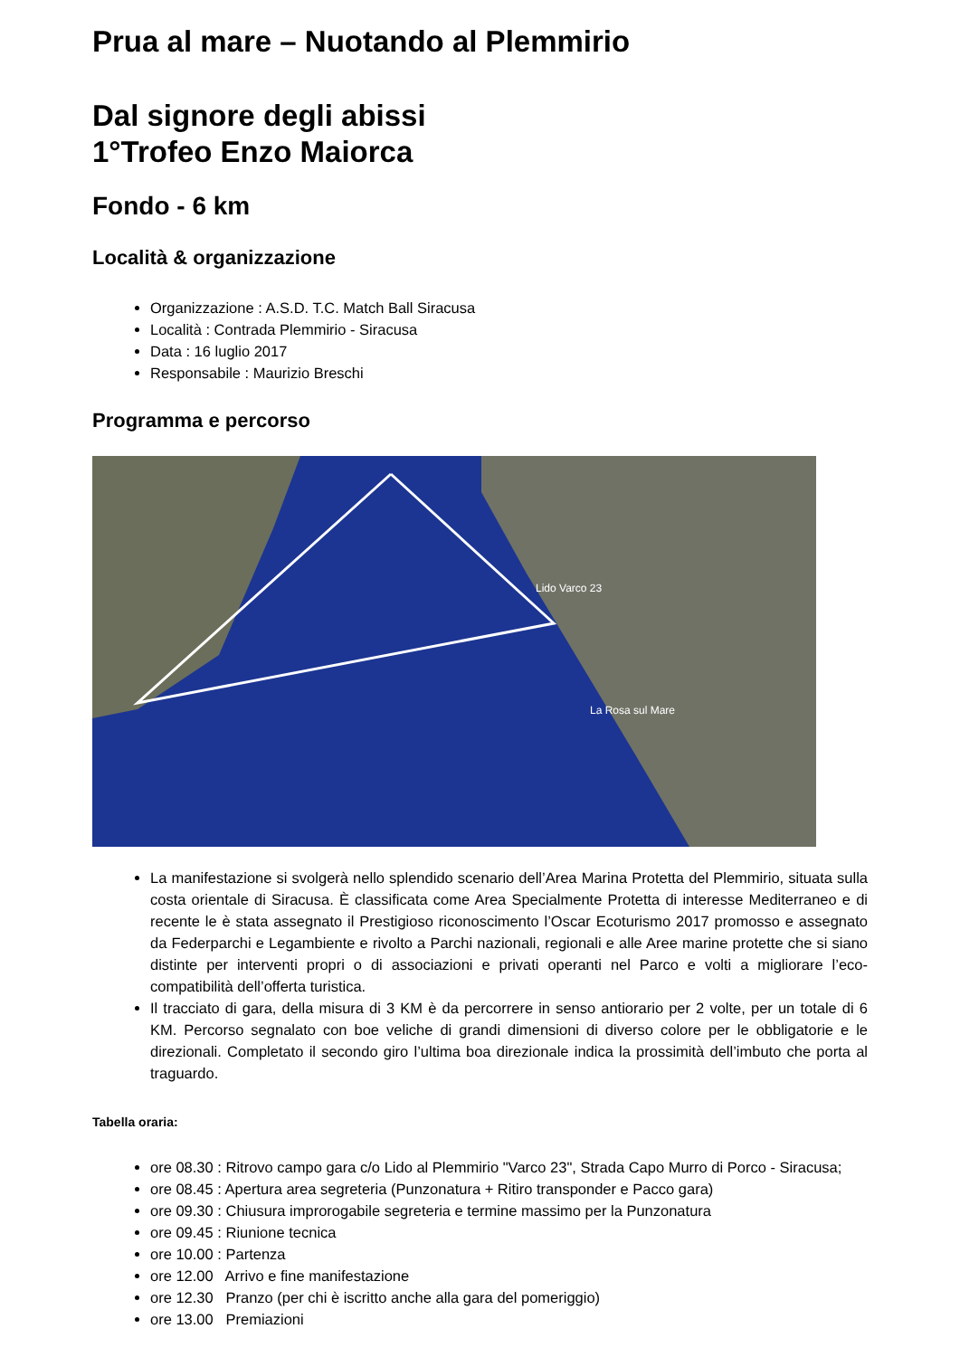Prua al mare – Nuotando al Plemmirio
Dal signore degli abissi
1°Trofeo Enzo Maiorca
Fondo - 6 km
Località & organizzazione
Organizzazione : A.S.D. T.C. Match Ball Siracusa
Località : Contrada Plemmirio - Siracusa
Data : 16 luglio 2017
Responsabile : Maurizio Breschi
Programma e percorso
Lido Varco 23
La Rosa sul Mare
La manifestazione si svolgerà nello splendido scenario dell’Area Marina Protetta del Plemmirio, situata sulla costa orientale di Siracusa. È classificata come Area Specialmente Protetta di interesse Mediterraneo e di recente le è stata assegnato il Prestigioso riconoscimento l’Oscar Ecoturismo 2017 promosso e assegnato da Federparchi e Legambiente e rivolto a Parchi nazionali, regionali e alle Aree marine protette che si siano distinte per interventi propri o di associazioni e privati operanti nel Parco e volti a migliorare l’eco-compatibilità dell’offerta turistica.
Il tracciato di gara, della misura di 3 KM è da percorrere in senso antiorario per 2 volte, per un totale di 6 KM. Percorso segnalato con boe veliche di grandi dimensioni di diverso colore per le obbligatorie e le direzionali. Completato il secondo giro l’ultima boa direzionale indica la prossimità dell’imbuto che porta al traguardo.
Tabella oraria:
ore 08.30 : Ritrovo campo gara c/o Lido al Plemmirio "Varco 23", Strada Capo Murro di Porco - Siracusa;
ore 08.45 : Apertura area segreteria (Punzonatura + Ritiro transponder e Pacco gara)
ore 09.30 : Chiusura improrogabile segreteria e termine massimo per la Punzonatura
ore 09.45 : Riunione tecnica
ore 10.00 : Partenza
ore 12.00 Arrivo e fine manifestazione
ore 12.30 Pranzo (per chi è iscritto anche alla gara del pomeriggio)
ore 13.00 Premiazioni